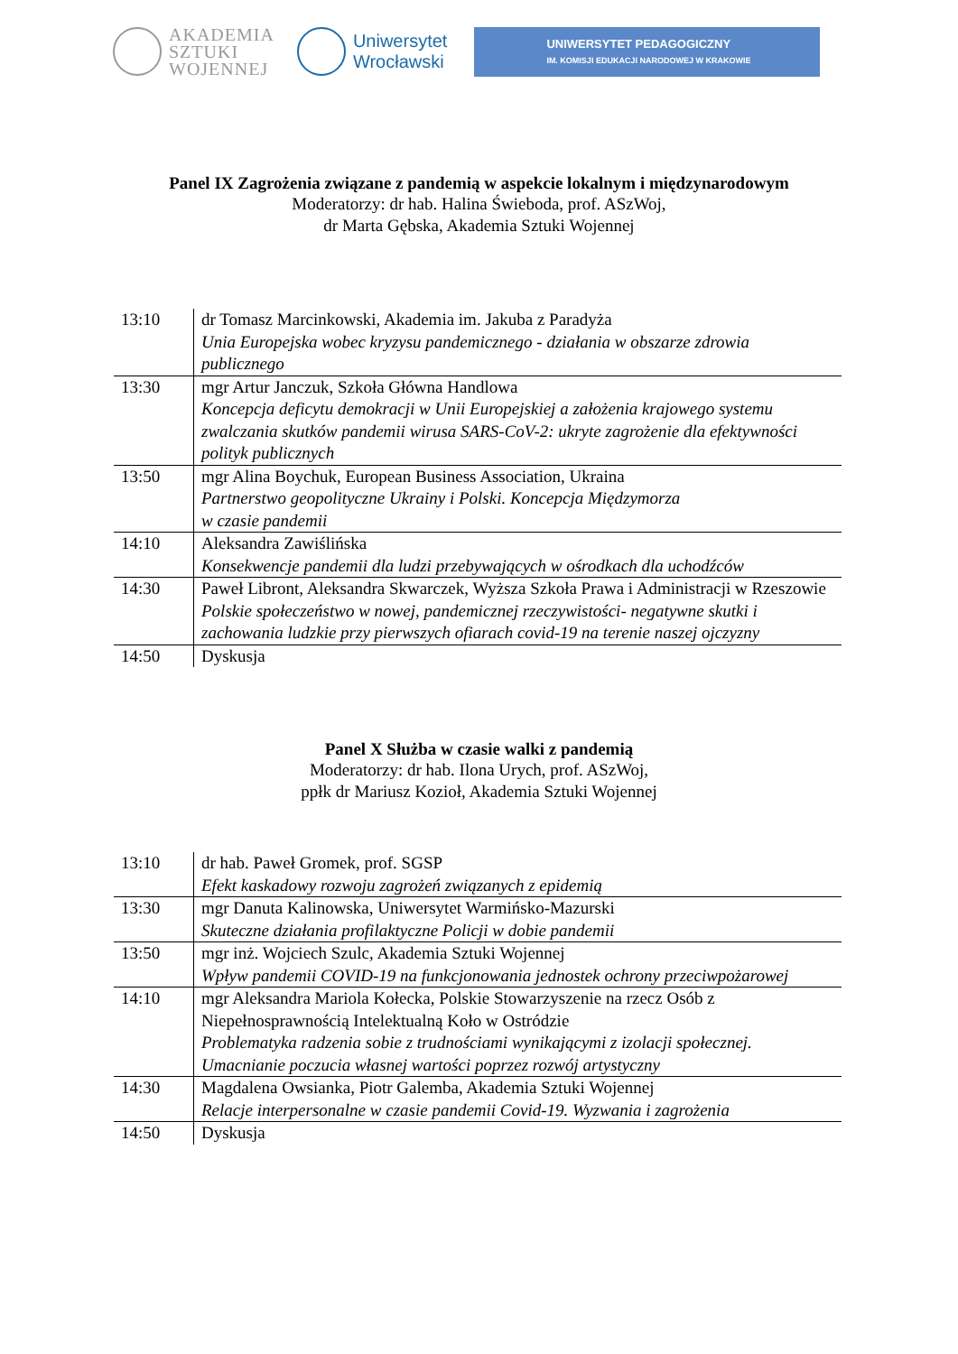AKADEMIA
SZTUKI
WOJENNEJ
Uniwersytet
Wrocławski
UNIWERSYTET PEDAGOGICZNY
IM. KOMISJI EDUKACJI NARODOWEJ W KRAKOWIE
Panel IX Zagrożenia związane z pandemią w aspekcie lokalnym i międzynarodowym
Moderatorzy: dr hab. Halina Świeboda, prof. ASzWoj,
dr Marta Gębska, Akademia Sztuki Wojennej
| 13:10 | dr Tomasz Marcinkowski, Akademia im. Jakuba z Paradyża Unia Europejska wobec kryzysu pandemicznego - działania w obszarze zdrowia publicznego |
| 13:30 | mgr Artur Janczuk, Szkoła Główna Handlowa Koncepcja deficytu demokracji w Unii Europejskiej a założenia krajowego systemu zwalczania skutków pandemii wirusa SARS-CoV-2: ukryte zagrożenie dla efektywności polityk publicznych |
| 13:50 | mgr Alina Boychuk, European Business Association, Ukraina Partnerstwo geopolityczne Ukrainy i Polski. Koncepcja Międzymorza w czasie pandemii |
| 14:10 | Aleksandra Zawiślińska Konsekwencje pandemii dla ludzi przebywających w ośrodkach dla uchodźców |
| 14:30 | Paweł Libront, Aleksandra Skwarczek, Wyższa Szkoła Prawa i Administracji w Rzeszowie Polskie społeczeństwo w nowej, pandemicznej rzeczywistości- negatywne skutki i zachowania ludzkie przy pierwszych ofiarach covid-19 na terenie naszej ojczyzny |
| 14:50 | Dyskusja |
Panel X Służba w czasie walki z pandemią
Moderatorzy: dr hab. Ilona Urych, prof. ASzWoj,
ppłk dr Mariusz Kozioł, Akademia Sztuki Wojennej
| 13:10 | dr hab. Paweł Gromek, prof. SGSP Efekt kaskadowy rozwoju zagrożeń związanych z epidemią |
| 13:30 | mgr Danuta Kalinowska, Uniwersytet Warmińsko-Mazurski Skuteczne działania profilaktyczne Policji w dobie pandemii |
| 13:50 | mgr inż. Wojciech Szulc, Akademia Sztuki Wojennej Wpływ pandemii COVID-19 na funkcjonowania jednostek ochrony przeciwpożarowej |
| 14:10 | mgr Aleksandra Mariola Kołecka, Polskie Stowarzyszenie na rzecz Osób z Niepełnosprawnością Intelektualną Koło w Ostródzie Problematyka radzenia sobie z trudnościami wynikającymi z izolacji społecznej. Umacnianie poczucia własnej wartości poprzez rozwój artystyczny |
| 14:30 | Magdalena Owsianka, Piotr Galemba, Akademia Sztuki Wojennej Relacje interpersonalne w czasie pandemii Covid-19. Wyzwania i zagrożenia |
| 14:50 | Dyskusja |